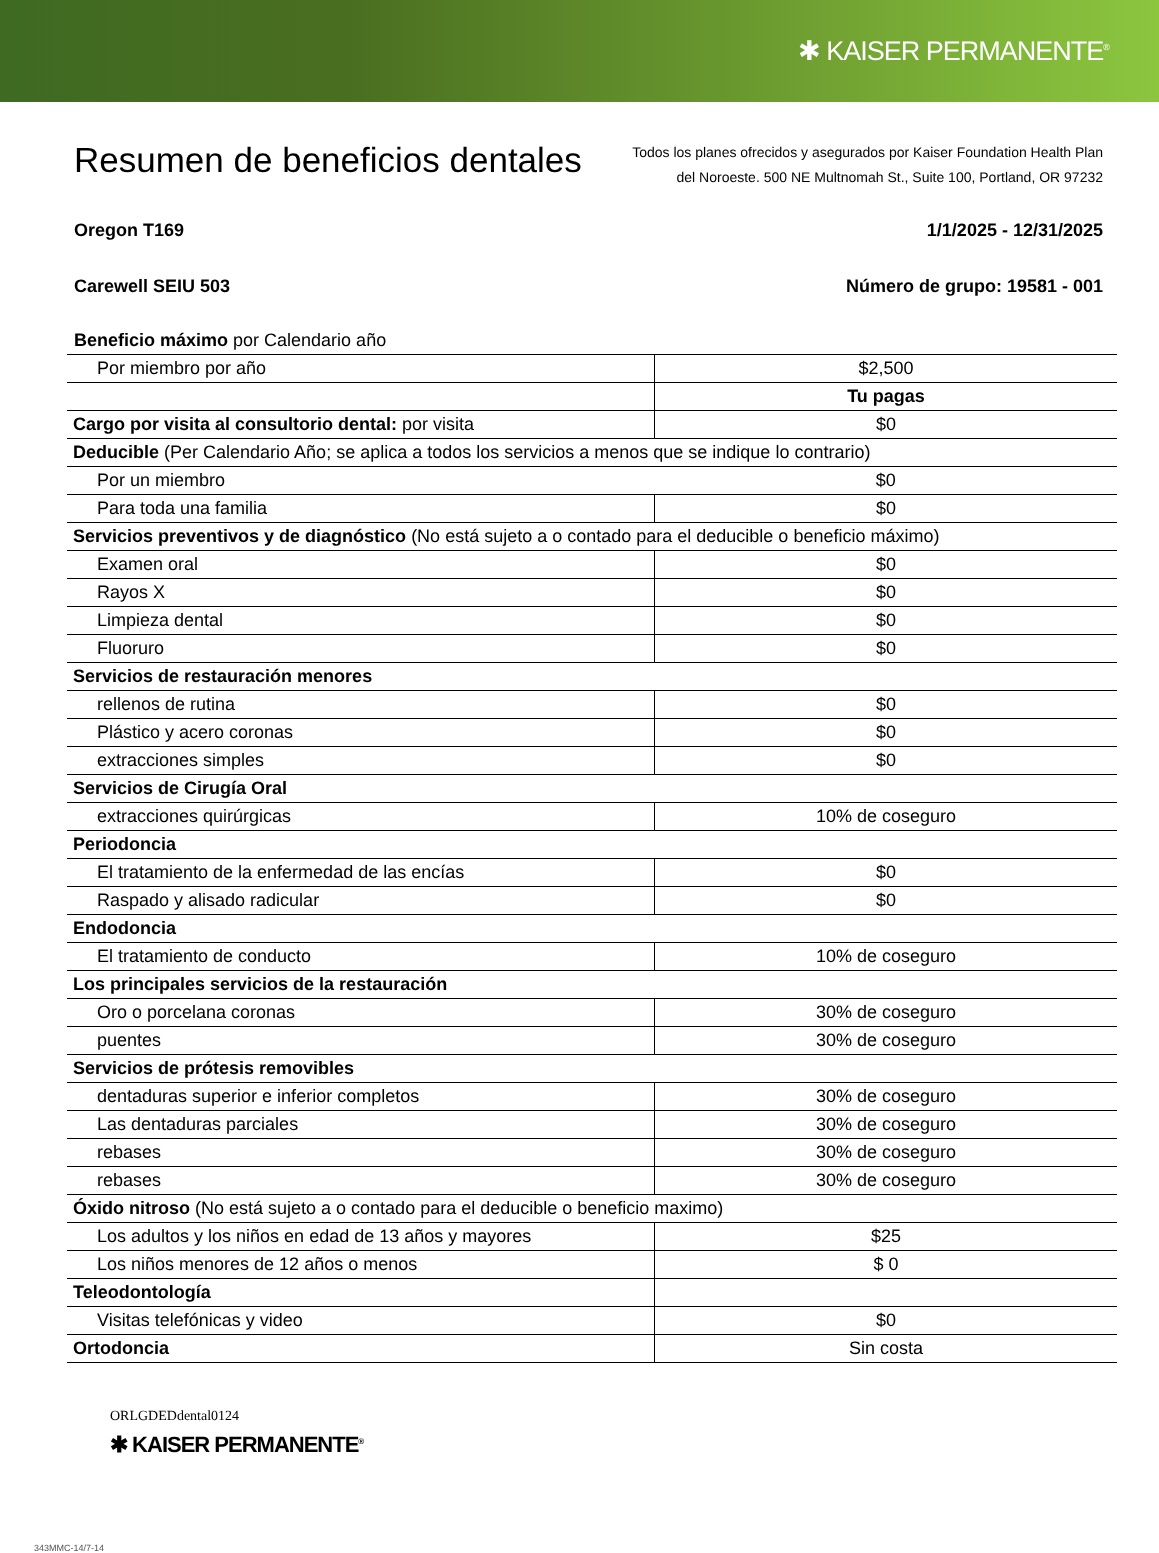✱ KAISER PERMANENTE<sup>®</sup>
Resumen de beneficios dentales
Todos los planes ofrecidos y asegurados por Kaiser Foundation Health Plan
del Noroeste. 500 NE Multnomah St., Suite 100, Portland, OR 97232
Oregon T169 1/1/2025 - 12/31/2025
Carewell SEIU 503 Número de grupo: 19581 - 001
| Beneficio máximo por Calendario año | |
| Por miembro por año | $2,500 |
| | Tu pagas |
| Cargo por visita al consultorio dental: por visita | $0 |
| Deducible (Per Calendario Año; se aplica a todos los servicios a menos que se indique lo contrario) | |
| Por un miembro | $0 |
| Para toda una familia | $0 |
| Servicios preventivos y de diagnóstico (No está sujeto a o contado para el deducible o beneficio máximo) | |
| Examen oral | $0 |
| Rayos X | $0 |
| Limpieza dental | $0 |
| Fluoruro | $0 |
| Servicios de restauración menores | |
| rellenos de rutina | $0 |
| Plástico y acero coronas | $0 |
| extracciones simples | $0 |
| Servicios de Cirugía Oral | |
| extracciones quirúrgicas | 10% de coseguro |
| Periodoncia | |
| El tratamiento de la enfermedad de las encías | $0 |
| Raspado y alisado radicular | $0 |
| Endodoncia | |
| El tratamiento de conducto | 10% de coseguro |
| Los principales servicios de la restauración | |
| Oro o porcelana coronas | 30% de coseguro |
| puentes | 30% de coseguro |
| Servicios de prótesis removibles | |
| dentaduras superior e inferior completos | 30% de coseguro |
| Las dentaduras parciales | 30% de coseguro |
| rebases | 30% de coseguro |
| rebases | 30% de coseguro |
| Óxido nitroso (No está sujeto a o contado para el deducible o beneficio maximo) | |
| Los adultos y los niños en edad de 13 años y mayores | $25 |
| Los niños menores de 12 años o menos | $ 0 |
| Teleodontología | |
| Visitas telefónicas y video | $0 |
| Ortodoncia | Sin costa |
ORLGDEDdental0124
✱ KAISER PERMANENTE<sup>®</sup>
343MMC-14/7-14